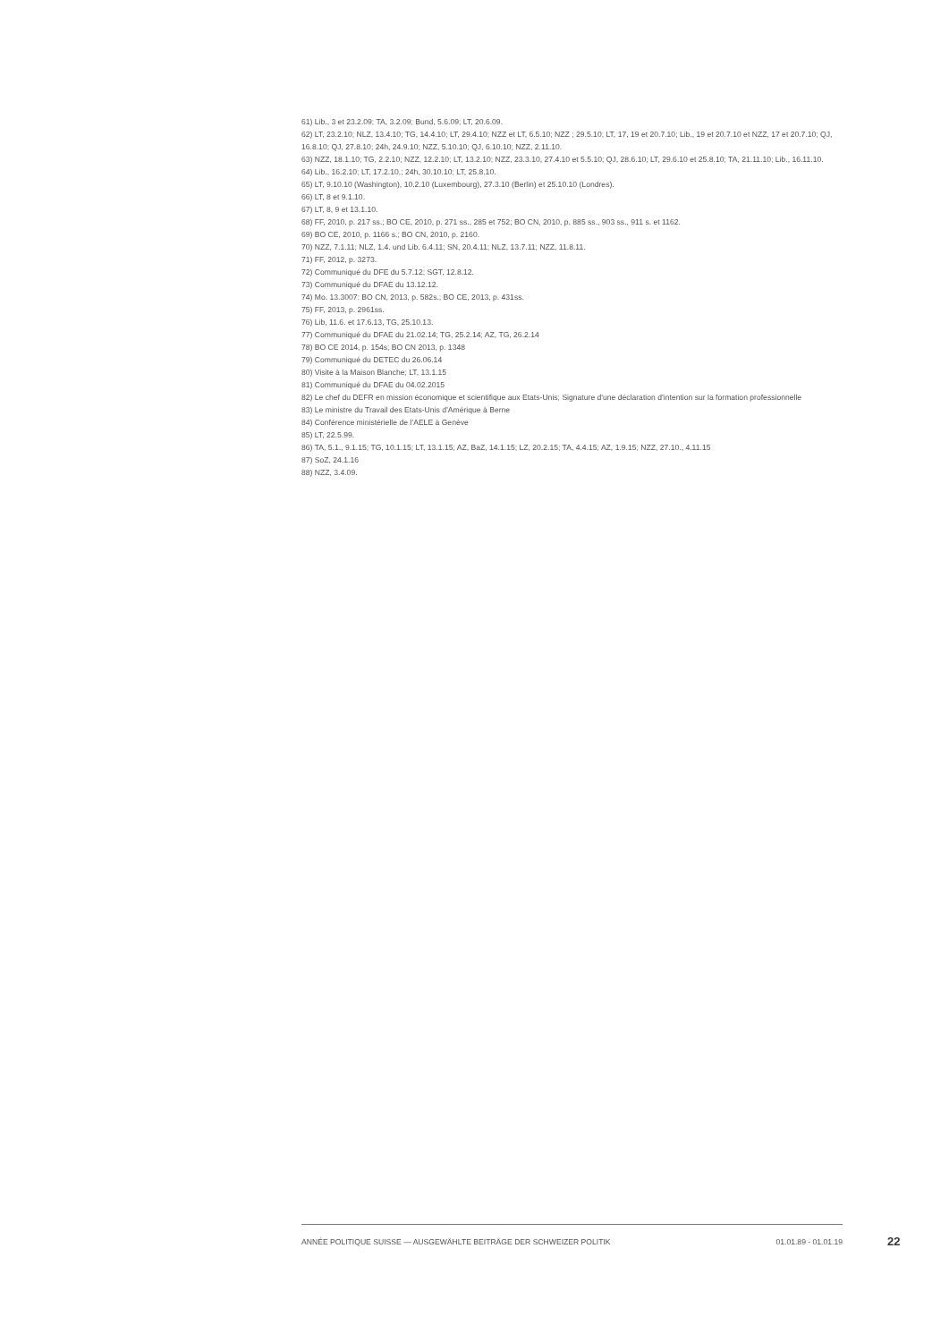61) Lib., 3 et 23.2.09; TA, 3.2.09; Bund, 5.6.09; LT, 20.6.09.
62) LT, 23.2.10; NLZ, 13.4.10; TG, 14.4.10; LT, 29.4.10; NZZ et LT, 6.5.10; NZZ ; 29.5.10; LT, 17, 19 et 20.7.10; Lib., 19 et 20.7.10 et NZZ, 17 et 20.7.10; QJ, 16.8.10; QJ, 27.8.10; 24h, 24.9.10; NZZ, 5.10.10; QJ, 6.10.10; NZZ, 2.11.10.
63) NZZ, 18.1.10; TG, 2.2.10; NZZ, 12.2.10; LT, 13.2.10; NZZ, 23.3.10, 27.4.10 et 5.5.10; QJ, 28.6.10; LT, 29.6.10 et 25.8.10; TA, 21.11.10; Lib., 16.11.10.
64) Lib., 16.2.10; LT, 17.2.10.; 24h, 30.10.10; LT, 25.8.10.
65) LT, 9.10.10 (Washington), 10.2.10 (Luxembourg), 27.3.10 (Berlin) et 25.10.10 (Londres).
66) LT, 8 et 9.1.10.
67) LT, 8, 9 et 13.1.10.
68) FF, 2010, p. 217 ss.; BO CE, 2010, p. 271 ss., 285 et 752; BO CN, 2010, p. 885 ss., 903 ss., 911 s. et 1162.
69) BO CE, 2010, p. 1166 s.; BO CN, 2010, p. 2160.
70) NZZ, 7.1.11; NLZ, 1.4. und Lib. 6.4.11; SN, 20.4.11; NLZ, 13.7.11; NZZ, 11.8.11.
71) FF, 2012, p. 3273.
72) Communiqué du DFE du 5.7.12; SGT, 12.8.12.
73) Communiqué du DFAE du 13.12.12.
74) Mo. 13.3007: BO CN, 2013, p. 582s.; BO CE, 2013, p. 431ss.
75) FF, 2013, p. 2961ss.
76) Lib, 11.6. et 17.6.13, TG, 25.10.13.
77) Communiqué du DFAE du 21.02.14; TG, 25.2.14; AZ, TG, 26.2.14
78) BO CE 2014, p. 154s; BO CN 2013, p. 1348
79) Communiqué du DETEC du 26.06.14
80) Visite à la Maison Blanche; LT, 13.1.15
81) Communiqué du DFAE du 04.02.2015
82) Le chef du DEFR en mission économique et scientifique aux Etats-Unis; Signature d'une déclaration d’intention sur la formation professionnelle
83) Le ministre du Travail des Etats-Unis d’Amérique à Berne
84) Conférence ministérielle de l’AELE à Genève
85) LT, 22.5.99.
86) TA, 5.1., 9.1.15; TG, 10.1.15; LT, 13.1.15; AZ, BaZ, 14.1.15; LZ, 20.2.15; TA, 4.4.15; AZ, 1.9.15; NZZ, 27.10., 4.11.15
87) SoZ, 24.1.16
88) NZZ, 3.4.09.
ANNÉE POLITIQUE SUISSE — AUSGEWÄHLTE BEITRÄGE DER SCHWEIZER POLITIK 01.01.89 - 01.01.19
22